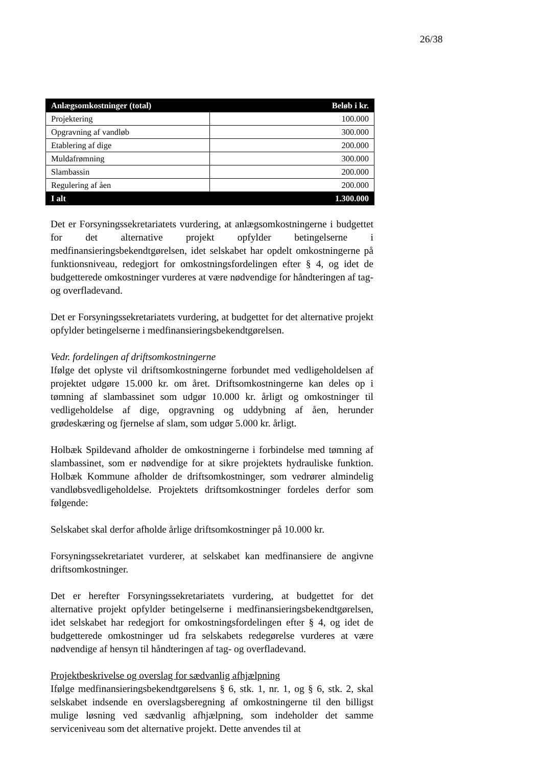26/38
| Anlægsomkostninger (total) | Beløb i kr. |
| --- | --- |
| Projektering | 100.000 |
| Opgravning af vandløb | 300.000 |
| Etablering af dige | 200.000 |
| Muldafrømning | 300.000 |
| Slambassin | 200.000 |
| Regulering af åen | 200.000 |
| I alt | 1.300.000 |
Det er Forsyningssekretariatets vurdering, at anlægsomkostningerne i budgettet for det alternative projekt opfylder betingelserne i medfinansieringsbekendtgørelsen, idet selskabet har opdelt omkostningerne på funktionsniveau, redegjort for omkostningsfordelingen efter § 4, og idet de budgetterede omkostninger vurderes at være nødvendige for håndteringen af tag- og overfladevand.
Det er Forsyningssekretariatets vurdering, at budgettet for det alternative projekt opfylder betingelserne i medfinansieringsbekendtgørelsen.
Vedr. fordelingen af driftsomkostningerne
Ifølge det oplyste vil driftsomkostningerne forbundet med vedligeholdelsen af projektet udgøre 15.000 kr. om året. Driftsomkostningerne kan deles op i tømning af slambassinet som udgør 10.000 kr. årligt og omkostninger til vedligeholdelse af dige, opgravning og uddybning af åen, herunder grødeskæring og fjernelse af slam, som udgør 5.000 kr. årligt.
Holbæk Spildevand afholder de omkostningerne i forbindelse med tømning af slambassinet, som er nødvendige for at sikre projektets hydrauliske funktion. Holbæk Kommune afholder de driftsomkostninger, som vedrører almindelig vandløbsvedligeholdelse. Projektets driftsomkostninger fordeles derfor som følgende:
Selskabet skal derfor afholde årlige driftsomkostninger på 10.000 kr.
Forsyningssekretariatet vurderer, at selskabet kan medfinansiere de angivne driftsomkostninger.
Det er herefter Forsyningssekretariatets vurdering, at budgettet for det alternative projekt opfylder betingelserne i medfinansieringsbekendtgørelsen, idet selskabet har redegjort for omkostningsfordelingen efter § 4, og idet de budgetterede omkostninger ud fra selskabets redegørelse vurderes at være nødvendige af hensyn til håndteringen af tag- og overfladevand.
Projektbeskrivelse og overslag for sædvanlig afhjælpning
Ifølge medfinansieringsbekendtgørelsens § 6, stk. 1, nr. 1, og § 6, stk. 2, skal selskabet indsende en overslagsberegning af omkostningerne til den billigst mulige løsning ved sædvanlig afhjælpning, som indeholder det samme serviceniveau som det alternative projekt. Dette anvendes til at